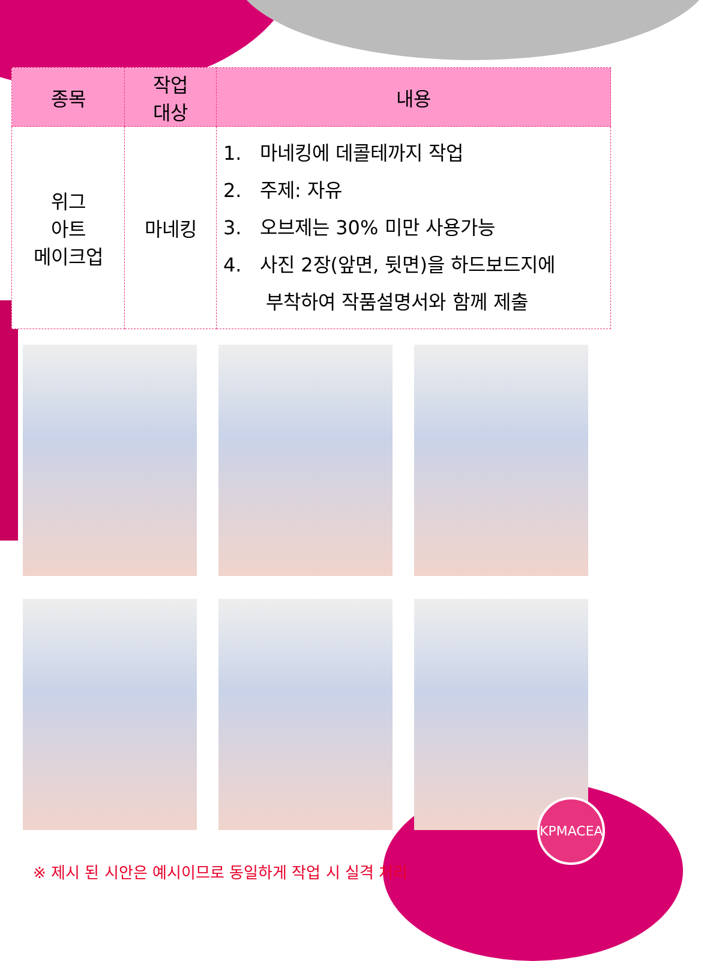| 종목 | 작업 대상 | 내용 |
| --- | --- | --- |
| 위그 아트 메이크업 | 마네킹 | 1. 마네킹에 데콜테까지 작업 2. 주제: 자유 3. 오브제는 30% 미만 사용가능 4. 사진 2장(앞면, 뒷면)을 하드보드지에 부착하여 작품설명서와 함께 제출 |
※ 제시 된 시안은 예시이므로 동일하게 작업 시 실격 처리
KPMACEA